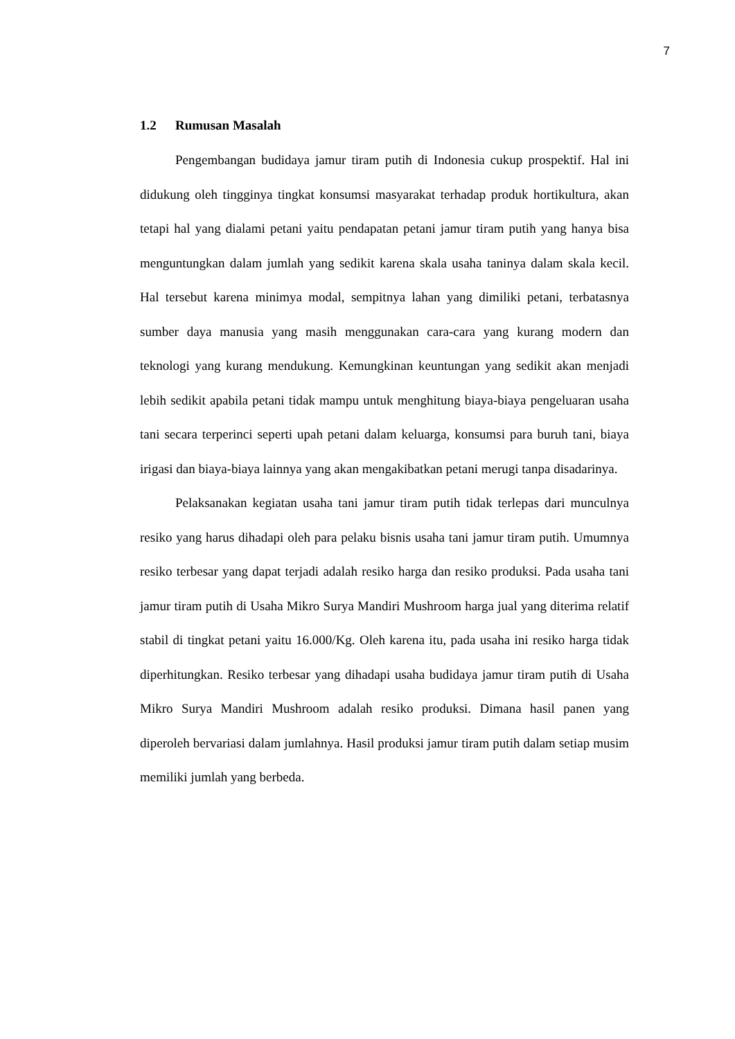7
1.2 Rumusan Masalah
Pengembangan budidaya jamur tiram putih di Indonesia cukup prospektif. Hal ini didukung oleh tingginya tingkat konsumsi masyarakat terhadap produk hortikultura, akan tetapi hal yang dialami petani yaitu pendapatan petani jamur tiram putih yang hanya bisa menguntungkan dalam jumlah yang sedikit karena skala usaha taninya dalam skala kecil. Hal tersebut karena minimya modal, sempitnya lahan yang dimiliki petani, terbatasnya sumber daya manusia yang masih menggunakan cara-cara yang kurang modern dan teknologi yang kurang mendukung. Kemungkinan keuntungan yang sedikit akan menjadi lebih sedikit apabila petani tidak mampu untuk menghitung biaya-biaya pengeluaran usaha tani secara terperinci seperti upah petani dalam keluarga, konsumsi para buruh tani, biaya irigasi dan biaya-biaya lainnya yang akan mengakibatkan petani merugi tanpa disadarinya.
Pelaksanakan kegiatan usaha tani jamur tiram putih tidak terlepas dari munculnya resiko yang harus dihadapi oleh para pelaku bisnis usaha tani jamur tiram putih. Umumnya resiko terbesar yang dapat terjadi adalah resiko harga dan resiko produksi. Pada usaha tani jamur tiram putih di Usaha Mikro Surya Mandiri Mushroom harga jual yang diterima relatif stabil di tingkat petani yaitu 16.000/Kg. Oleh karena itu, pada usaha ini resiko harga tidak diperhitungkan. Resiko terbesar yang dihadapi usaha budidaya jamur tiram putih di Usaha Mikro Surya Mandiri Mushroom adalah resiko produksi. Dimana hasil panen yang diperoleh bervariasi dalam jumlahnya. Hasil produksi jamur tiram putih dalam setiap musim memiliki jumlah yang berbeda.